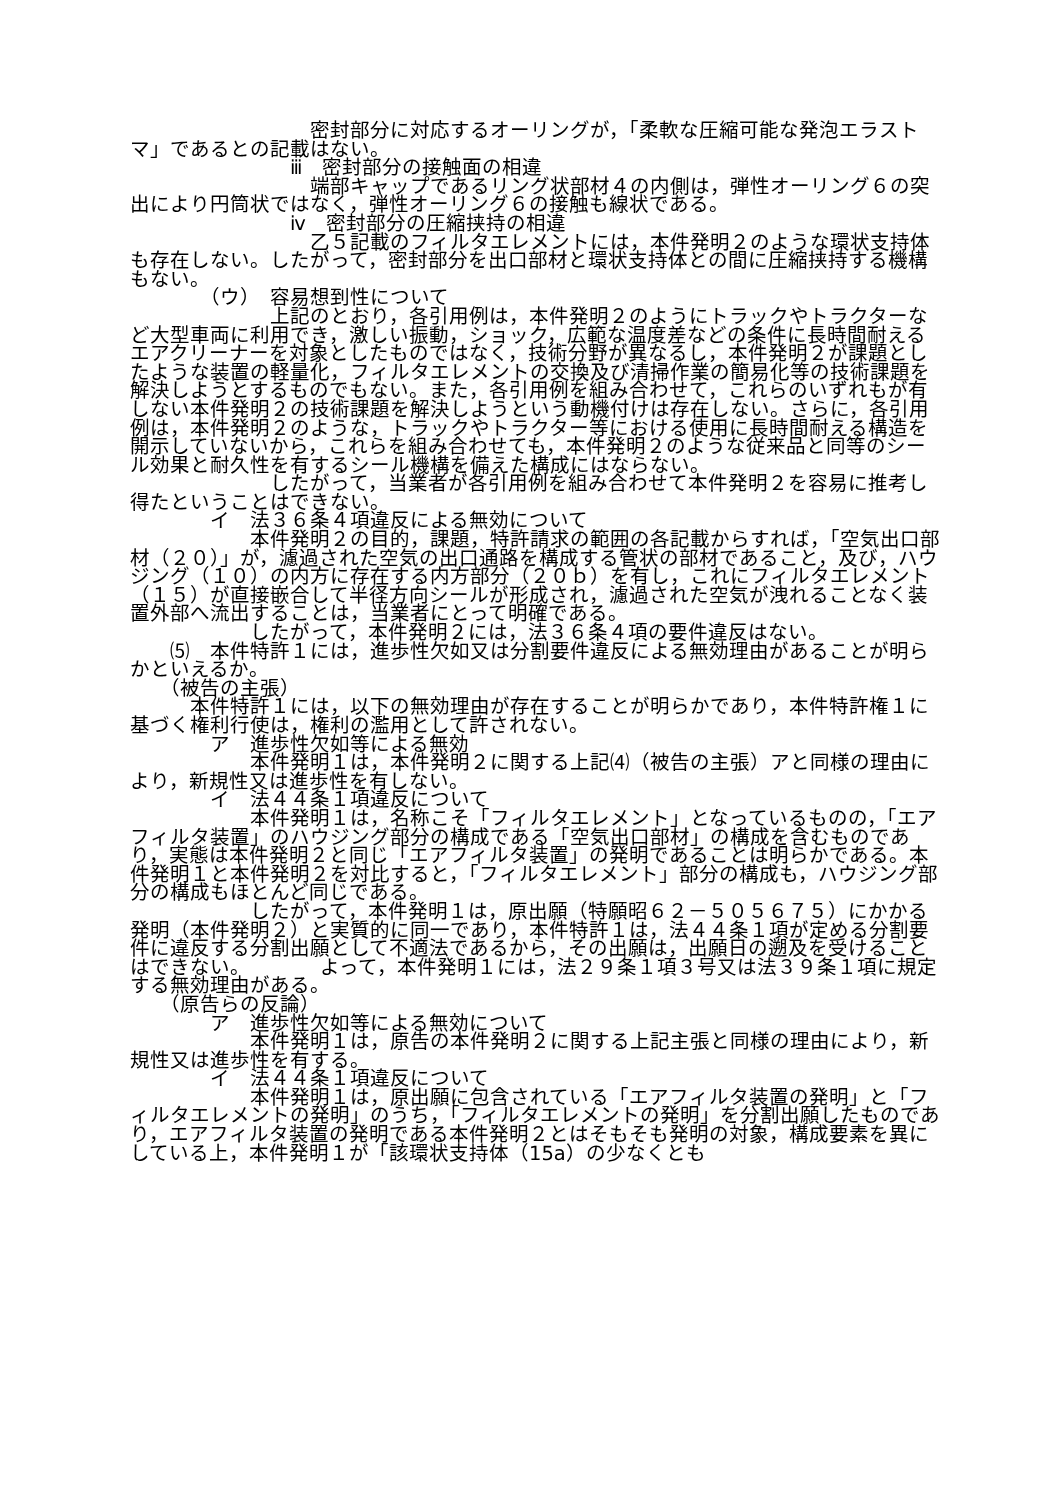密封部分に対応するオーリングが，「柔軟な圧縮可能な発泡エラストマ」であるとの記載はない。
　　　　　　　　ⅲ　密封部分の接触面の相違
　　　　　　　　　端部キャップであるリング状部材４の内側は，弾性オーリング６の突出により円筒状ではなく，弾性オーリング６の接触も線状である。
　　　　　　　　ⅳ　密封部分の圧縮挟持の相違
　　　　　　　　　乙５記載のフィルタエレメントには，本件発明２のような環状支持体も存在しない。したがって，密封部分を出口部材と環状支持体との間に圧縮挟持する機構もない。
　　　　（ウ）　容易想到性について
　　　　　　　上記のとおり，各引用例は，本件発明２のようにトラックやトラクターなど大型車両に利用でき，激しい振動，ショック，広範な温度差などの条件に長時間耐えるエアクリーナーを対象としたものではなく，技術分野が異なるし，本件発明２が課題としたような装置の軽量化，フィルタエレメントの交換及び清掃作業の簡易化等の技術課題を解決しようとするものでもない。また，各引用例を組み合わせて，これらのいずれもが有しない本件発明２の技術課題を解決しようという動機付けは存在しない。さらに，各引用例は，本件発明２のような，トラックやトラクター等における使用に長時間耐える構造を開示していないから，これらを組み合わせても，本件発明２のような従来品と同等のシール効果と耐久性を有するシール機構を備えた構成にはならない。
　　　　　　　したがって，当業者が各引用例を組み合わせて本件発明２を容易に推考し得たということはできない。
　　　　イ　法３６条４項違反による無効について
　　　　　　本件発明２の目的，課題，特許請求の範囲の各記載からすれば，「空気出口部材（２０）」が，濾過された空気の出口通路を構成する管状の部材であること，及び，ハウジング（１０）の内方に存在する内方部分（２０ｂ）を有し，これにフィルタエレメント（１５）が直接嵌合して半径方向シールが形成され，濾過された空気が洩れることなく装置外部へ流出することは，当業者にとって明確である。
　　　　　　したがって，本件発明２には，法３６条４項の要件違反はない。
　　⑸　本件特許１には，進歩性欠如又は分割要件違反による無効理由があることが明らかといえるか。
　　（被告の主張）
　　　本件特許１には，以下の無効理由が存在することが明らかであり，本件特許権１に基づく権利行使は，権利の濫用として許されない。
　　　　ア　進歩性欠如等による無効
　　　　　　本件発明１は，本件発明２に関する上記⑷（被告の主張）アと同様の理由により，新規性又は進歩性を有しない。
　　　　イ　法４４条１項違反について
　　　　　　本件発明１は，名称こそ「フィルタエレメント」となっているものの，「エアフィルタ装置」のハウジング部分の構成である「空気出口部材」の構成を含むものであり，実態は本件発明２と同じ「エアフィルタ装置」の発明であることは明らかである。本件発明１と本件発明２を対比すると，「フィルタエレメント」部分の構成も，ハウジング部分の構成もほとんど同じである。
　　　　　　したがって，本件発明１は，原出願（特願昭６２－５０５６７５）にかかる発明（本件発明２）と実質的に同一であり，本件特許１は，法４４条１項が定める分割要件に違反する分割出願として不適法であるから，その出願は，出願日の遡及を受けることはできない。　　　　よって，本件発明１には，法２９条１項３号又は法３９条１項に規定する無効理由がある。
　　（原告らの反論）
　　　　ア　進歩性欠如等による無効について
　　　　　　本件発明１は，原告の本件発明２に関する上記主張と同様の理由により，新規性又は進歩性を有する。
　　　　イ　法４４条１項違反について
　　　　　　本件発明１は，原出願に包含されている「エアフィルタ装置の発明」と「フィルタエレメントの発明」のうち，「フィルタエレメントの発明」を分割出願したものであり，エアフィルタ装置の発明である本件発明２とはそもそも発明の対象，構成要素を異にしている上，本件発明１が「該環状支持体（15a）の少なくとも